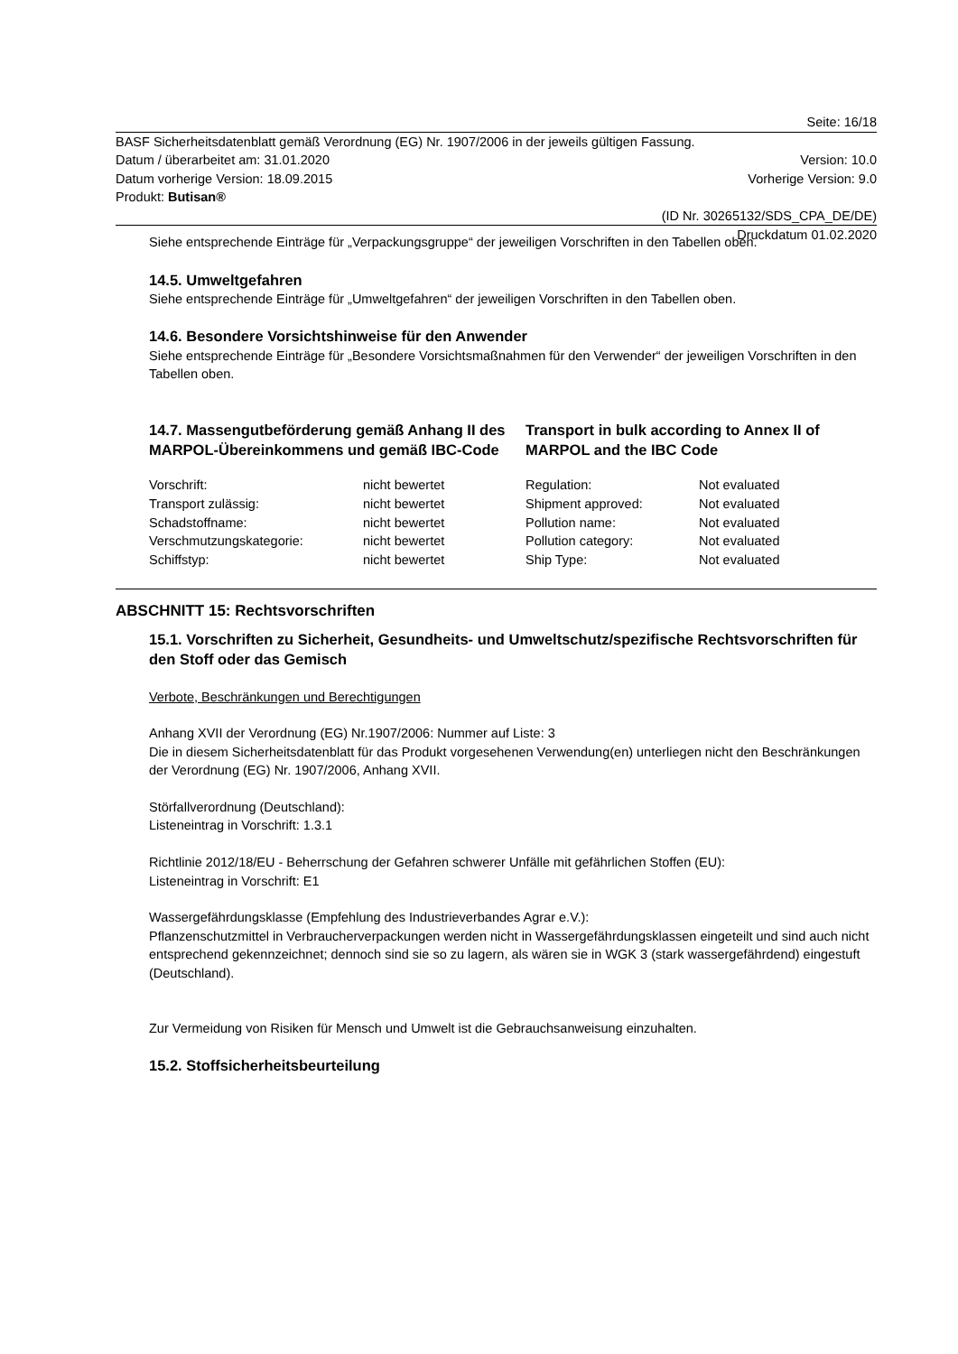Seite: 16/18
BASF Sicherheitsdatenblatt gemäß Verordnung (EG) Nr. 1907/2006 in der jeweils gültigen Fassung.
Datum / überarbeitet am: 31.01.2020 Version: 10.0
Datum vorherige Version: 18.09.2015 Vorherige Version: 9.0
Produkt: Butisan®
(ID Nr. 30265132/SDS_CPA_DE/DE)
Druckdatum 01.02.2020
Siehe entsprechende Einträge für „Verpackungsgruppe“ der jeweiligen Vorschriften in den Tabellen oben.
14.5. Umweltgefahren
Siehe entsprechende Einträge für „Umweltgefahren“ der jeweiligen Vorschriften in den Tabellen oben.
14.6. Besondere Vorsichtshinweise für den Anwender
Siehe entsprechende Einträge für „Besondere Vorsichtsmaßnahmen für den Verwender“ der jeweiligen Vorschriften in den Tabellen oben.
14.7. Massengutbeförderung gemäß Anhang II des MARPOL-Übereinkommens und gemäß IBC-Code
Transport in bulk according to Annex II of MARPOL and the IBC Code
| Vorschrift: | nicht bewertet | Regulation: | Not evaluated |
| Transport zulässig: | nicht bewertet | Shipment approved: | Not evaluated |
| Schadstoffname: | nicht bewertet | Pollution name: | Not evaluated |
| Verschmutzungskategorie: | nicht bewertet | Pollution category: | Not evaluated |
| Schiffstyp: | nicht bewertet | Ship Type: | Not evaluated |
ABSCHNITT 15: Rechtsvorschriften
15.1. Vorschriften zu Sicherheit, Gesundheits- und Umweltschutz/spezifische Rechtsvorschriften für den Stoff oder das Gemisch
Verbote, Beschränkungen und Berechtigungen
Anhang XVII der Verordnung (EG) Nr.1907/2006: Nummer auf Liste: 3
Die in diesem Sicherheitsdatenblatt für das Produkt vorgesehenen Verwendung(en) unterliegen nicht den Beschränkungen der Verordnung (EG) Nr. 1907/2006, Anhang XVII.
Störfallverordnung (Deutschland):
Listeneintrag in Vorschrift: 1.3.1
Richtlinie 2012/18/EU - Beherrschung der Gefahren schwerer Unfälle mit gefährlichen Stoffen (EU):
Listeneintrag in Vorschrift: E1
Wassergefährdungsklasse (Empfehlung des Industrieverbandes Agrar e.V.):
Pflanzenschutzmittel in Verbraucherverpackungen werden nicht in Wassergefährdungsklassen eingeteilt und sind auch nicht entsprechend gekennzeichnet; dennoch sind sie so zu lagern, als wären sie in WGK 3 (stark wassergefährdend) eingestuft (Deutschland).
Zur Vermeidung von Risiken für Mensch und Umwelt ist die Gebrauchsanweisung einzuhalten.
15.2. Stoffsicherheitsbeurteilung